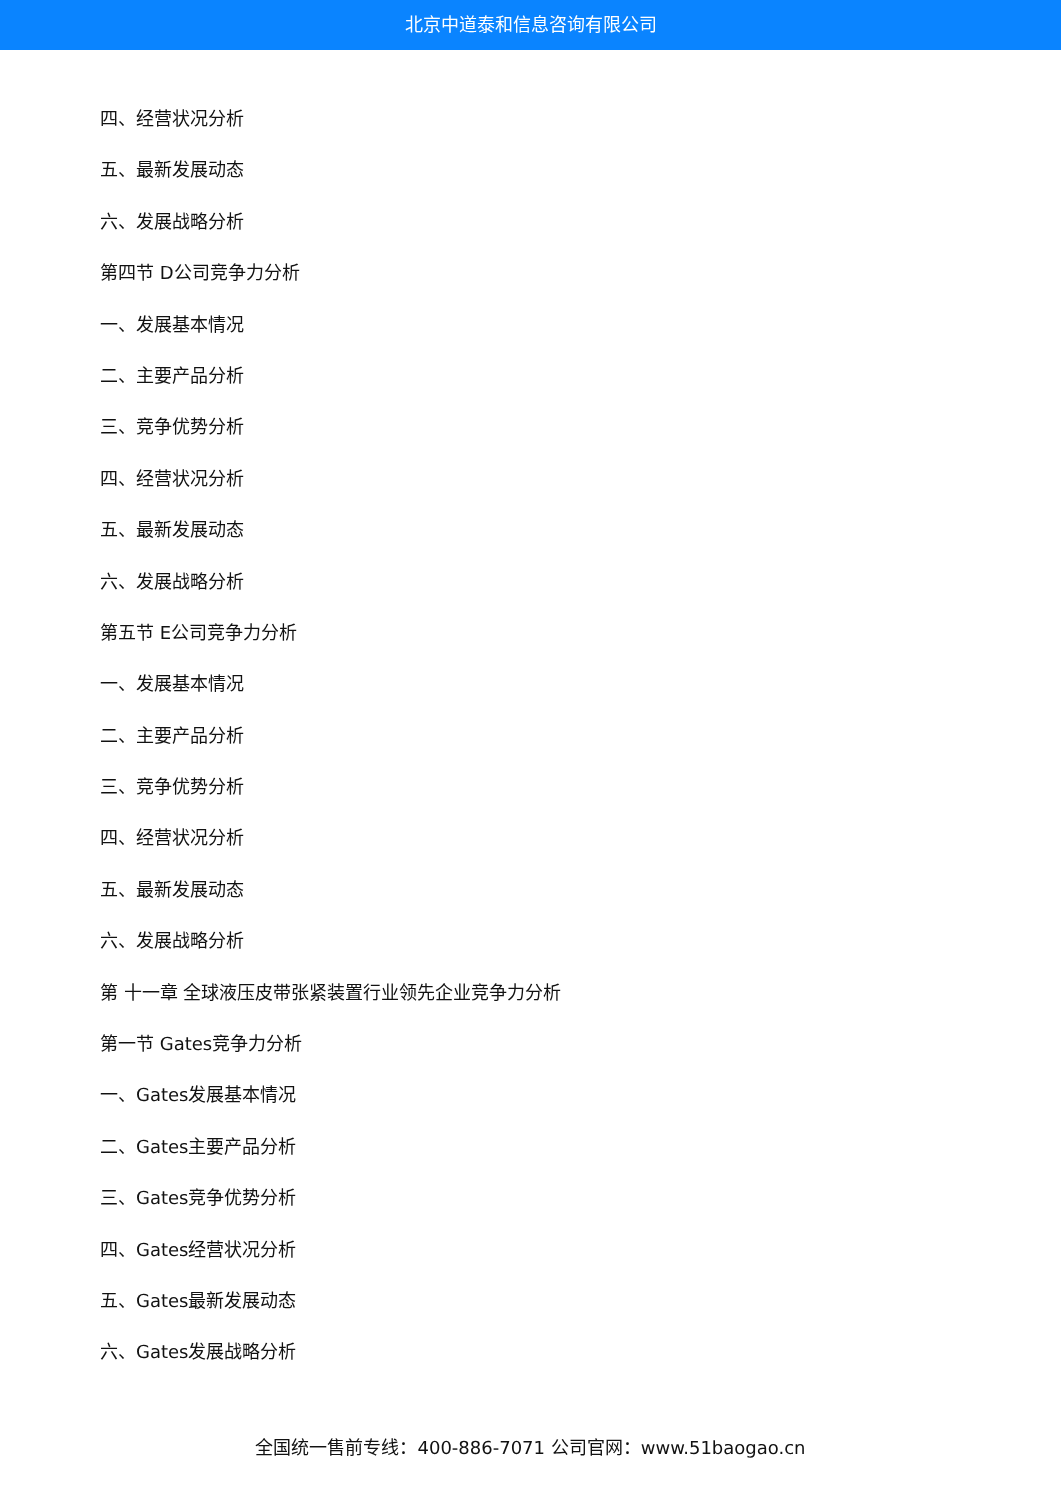北京中道泰和信息咨询有限公司
四、经营状况分析
五、最新发展动态
六、发展战略分析
第四节 D公司竞争力分析
一、发展基本情况
二、主要产品分析
三、竞争优势分析
四、经营状况分析
五、最新发展动态
六、发展战略分析
第五节 E公司竞争力分析
一、发展基本情况
二、主要产品分析
三、竞争优势分析
四、经营状况分析
五、最新发展动态
六、发展战略分析
第 十一章 全球液压皮带张紧装置行业领先企业竞争力分析
第一节 Gates竞争力分析
一、Gates发展基本情况
二、Gates主要产品分析
三、Gates竞争优势分析
四、Gates经营状况分析
五、Gates最新发展动态
六、Gates发展战略分析
全国统一售前专线：400-886-7071 公司官网：www.51baogao.cn